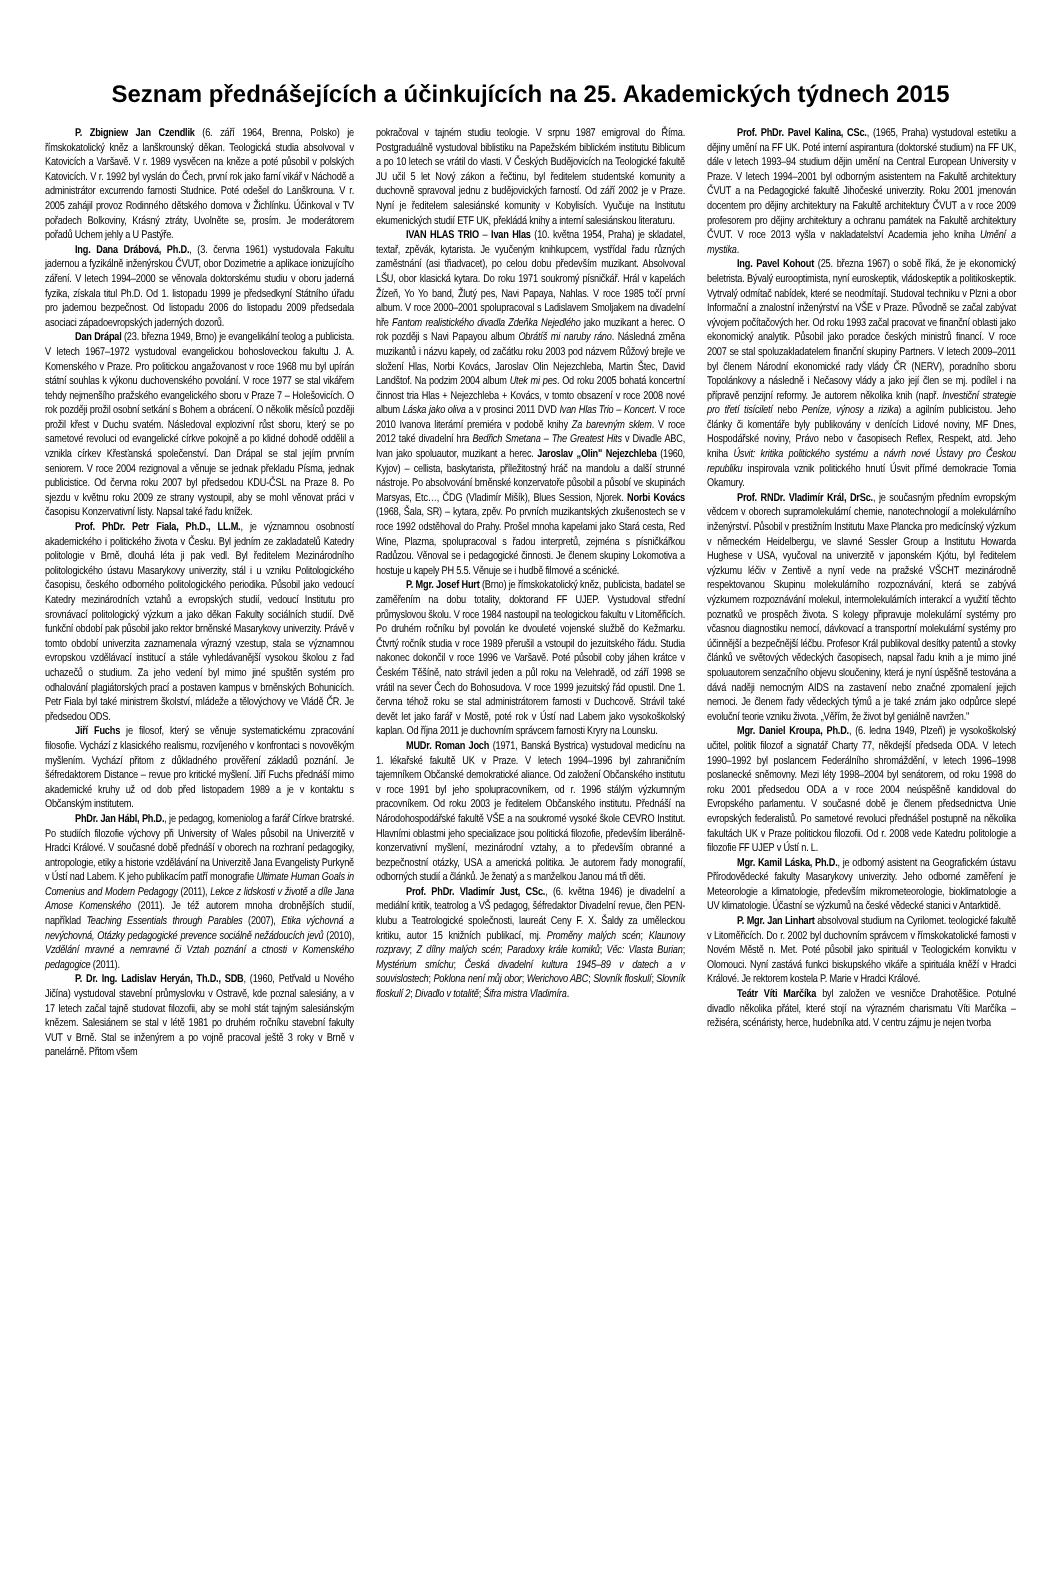Seznam přednášejících a účinkujících na 25. Akademických týdnech 2015
P. Zbigniew Jan Czendlik (6. září 1964, Brenna, Polsko) je římskokatolický kněz a lanškrounský děkan. Teologická studia absolvoval v Katovicích a Varšavě. V r. 1989 vysvěcen na kněze a poté působil v polských Katovicích. V r. 1992 byl vyslán do Čech, první rok jako farní vikář v Náchodě a administrátor excurrendo farnosti Studnice. Poté odešel do Lanškrouna. V r. 2005 zahájil provoz Rodinného dětského domova v Žichlínku. Účinkoval v TV pořadech Bolkoviny, Krásný ztráty, Uvolněte se, prosím. Je moderátorem pořadů Uchem jehly a U Pastýře.
Ing. Dana Drábová, Ph.D., (3. června 1961) vystudovala Fakultu jadernou a fyzikálně inženýrskou ČVUT, obor Dozimetrie a aplikace ionizujícího záření. V letech 1994–2000 se věnovala doktorskému studiu v oboru jaderná fyzika, získala titul Ph.D. Od 1. listopadu 1999 je předsedkyní Státního úřadu pro jadernou bezpečnost. Od listopadu 2006 do listopadu 2009 předsedala asociaci západoevropských jaderných dozorů.
Dan Drápal (23. března 1949, Brno) je evangelikální teolog a publicista. V letech 1967–1972 vystudoval evangelickou bohosloveckou fakultu J. A. Komenského v Praze. Pro politickou angažovanost v roce 1968 mu byl upírán státní souhlas k výkonu duchovenského povolání. V roce 1977 se stal vikářem tehdy nejmenšího pražského evangelického sboru v Praze 7 – Holešovicích. O rok později prožil osobní setkání s Bohem a obrácení. O několik měsíců později prožil křest v Duchu svatém. Následoval explozivní růst sboru, který se po sametové revoluci od evangelické církve pokojně a po klidné dohodě oddělil a vznikla církev Křesťanská společenství. Dan Drápal se stal jejím prvním seniorem. V roce 2004 rezignoval a věnuje se jednak překladu Písma, jednak publicistice. Od června roku 2007 byl předsedou KDU-ČSL na Praze 8. Po sjezdu v květnu roku 2009 ze strany vystoupil, aby se mohl věnovat práci v časopisu Konzervativní listy. Napsal také řadu knížek.
Prof. PhDr. Petr Fiala, Ph.D., LL.M., je významnou osobností akademického i politického života v Česku. Byl jedním ze zakladatelů Katedry politologie v Brně, dlouhá léta ji pak vedl. Byl ředitelem Mezinárodního politologického ústavu Masarykovy univerzity, stál i u vzniku Politologického časopisu, českého odborného politologického periodika. Působil jako vedoucí Katedry mezinárodních vztahů a evropských studií, vedoucí Institutu pro srovnávací politologický výzkum a jako děkan Fakulty sociálních studií. Dvě funkční období pak působil jako rektor brněnské Masarykovy univerzity. Právě v tomto období univerzita zaznamenala výrazný vzestup, stala se významnou evropskou vzdělávací institucí a stále vyhledávanější vysokou školou z řad uchazečů o studium. Za jeho vedení byl mimo jiné spuštěn systém pro odhalování plagiátorských prací a postaven kampus v brněnských Bohunicích. Petr Fiala byl také ministrem školství, mládeže a tělovýchovy ve Vládě ČR. Je předsedou ODS.
Jiří Fuchs je filosof, který se věnuje systematickému zpracování filosofie. Vychází z klasického realismu, rozvíjeného v konfrontaci s novověkým myšlením. Vychází přitom z důkladného prověření základů poznání. Je šéfredaktorem Distance – revue pro kritické myšlení. Jiří Fuchs přednáší mimo akademické kruhy už od dob před listopadem 1989 a je v kontaktu s Občanským institutem.
PhDr. Jan Hábl, Ph.D., je pedagog, komeniolog a farář Církve bratrské. Po studiích filozofie výchovy při University of Wales působil na Univerzitě v Hradci Králové. V současné době přednáší v oborech na rozhraní pedagogiky, antropologie, etiky a historie vzdělávání na Univerzitě Jana Evangelisty Purkyně v Ústí nad Labem. K jeho publikacím patří monografie Ultimate Human Goals in Comenius and Modern Pedagogy (2011), Lekce z lidskosti v životě a díle Jana Amose Komenského (2011). Je též autorem mnoha drobnějších studií, například Teaching Essentials through Parables (2007), Etika výchovná a nevýchovná, Otázky pedagogické prevence sociálně nežádoucích jevů (2010), Vzdělání mravné a nemravné či Vztah poznání a ctnosti v Komenského pedagogice (2011).
P. Dr. Ing. Ladislav Heryán, Th.D., SDB, (1960, Petřvald u Nového Jičína) vystudoval stavební průmyslovku v Ostravě, kde poznal salesiány, a v 17 letech začal tajně studovat filozofii, aby se mohl stát tajným salesiánským knězem. Salesiánem se stal v létě 1981 po druhém ročníku stavební fakulty VUT v Brně. Stal se inženýrem a po vojně pracoval ještě 3 roky v Brně v panelárně. Přitom všem
pokračoval v tajném studiu teologie. V srpnu 1987 emigroval do Říma. Postgraduálně vystudoval biblistiku na Papežském biblickém institutu Biblicum a po 10 letech se vrátil do vlasti. V Českých Budějovicích na Teologické fakultě JU učil 5 let Nový zákon a řečtinu, byl ředitelem studentské komunity a duchovně spravoval jednu z budějovických farností. Od září 2002 je v Praze. Nyní je ředitelem salesiánské komunity v Kobylisích. Vyučuje na Institutu ekumenických studií ETF UK, překládá knihy a interní salesiánskou literaturu.
IVAN HLAS TRIO – Ivan Hlas (10. května 1954, Praha) je skladatel, textař, zpěvák, kytarista. Je vyučeným knihkupcem, vystřídal řadu různých zaměstnání (asi třiadvacet), po celou dobu především muzikant. Absolvoval LŠU, obor klasická kytara. Do roku 1971 soukromý písničkář. Hrál v kapelách Žízeň, Yo Yo band, Žlutý pes, Navi Papaya, Nahlas. V roce 1985 točí první album. V roce 2000–2001 spolupracoval s Ladislavem Smoljakem na divadelní hře Fantom realistického divadla Zdeňka Nejedlého jako muzikant a herec. O rok později s Navi Papayou album Obrátíš mi naruby ráno. Následná změna muzikantů i názvu kapely, od začátku roku 2003 pod názvem Růžový brejle ve složení Hlas, Norbi Kovács, Jaroslav Olin Nejezchleba, Martin Štec, David Landštof. Na podzim 2004 album Utek mi pes. Od roku 2005 bohatá koncertní činnost tria Hlas + Nejezchleba + Kovács, v tomto obsazení v roce 2008 nové album Láska jako oliva a v prosinci 2011 DVD Ivan Hlas Trio – Koncert. V roce 2010 Ivanova literární premiéra v podobě knihy Za barevným sklem. V roce 2012 také divadelní hra Bedřich Smetana – The Greatest Hits v Divadle ABC, Ivan jako spoluautor, muzikant a herec. Jaroslav „Olin" Nejezchleba (1960, Kyjov) – cellista, baskytarista, příležitostný hráč na mandolu a další strunné nástroje. Po absolvování brněnské konzervatoře působil a působí ve skupinách Marsyas, Etc…, ČDG (Vladimír Mišík), Blues Session, Njorek. Norbi Kovács (1968, Šala, SR) – kytara, zpěv. Po prvních muzikantských zkušenostech se v roce 1992 odstěhoval do Prahy. Prošel mnoha kapelami jako Stará cesta, Red Wine, Plazma, spolupracoval s řadou interpretů, zejména s písničkářkou Radůzou. Věnoval se i pedagogické činnosti. Je členem skupiny Lokomotiva a hostuje u kapely PH 5.5. Věnuje se i hudbě filmové a scénické.
P. Mgr. Josef Hurt (Brno) je římskokatolický kněz, publicista, badatel se zaměřením na dobu totality, doktorand FF UJEP. Vystudoval střední průmyslovou školu. V roce 1984 nastoupil na teologickou fakultu v Litoměřicích. Po druhém ročníku byl povolán ke dvouleté vojenské službě do Kežmarku. Čtvrtý ročník studia v roce 1989 přerušil a vstoupil do jezuitského řádu. Studia nakonec dokončil v roce 1996 ve Varšavě. Poté působil coby jáhen krátce v Českém Těšíně, nato strávil jeden a půl roku na Velehradě, od září 1998 se vrátil na sever Čech do Bohosudova. V roce 1999 jezuitský řád opustil. Dne 1. června téhož roku se stal administrátorem farnosti v Duchcově. Strávil také devět let jako farář v Mostě, poté rok v Ústí nad Labem jako vysokoškolský kaplan. Od října 2011 je duchovním správcem farnosti Kryry na Lounsku.
MUDr. Roman Joch (1971, Banská Bystrica) vystudoval medicínu na 1. lékařské fakultě UK v Praze. V letech 1994–1996 byl zahraničním tajemníkem Občanské demokratické aliance. Od založení Občanského institutu v roce 1991 byl jeho spolupracovníkem, od r. 1996 stálým výzkumným pracovníkem. Od roku 2003 je ředitelem Občanského institutu. Přednáší na Národohospodářské fakultě VŠE a na soukromé vysoké škole CEVRO Institut. Hlavními oblastmi jeho specializace jsou politická filozofie, především liberálně-konzervativní myšlení, mezinárodní vztahy, a to především obranné a bezpečnostní otázky, USA a americká politika. Je autorem řady monografií, odborných studií a článků. Je ženatý a s manželkou Janou má tři děti.
Prof. PhDr. Vladimír Just, CSc., (6. května 1946) je divadelní a mediální kritik, teatrolog a VŠ pedagog, šéfredaktor Divadelní revue, člen PEN-klubu a Teatrologické společnosti, laureát Ceny F. X. Šaldy za uměleckou kritiku, autor 15 knižních publikací, mj. Proměny malých scén; Klaunovy rozpravy; Z dílny malých scén; Paradoxy krále komiků; Věc: Vlasta Burian; Mystérium smíchu; Česká divadelní kultura 1945–89 v datech a v souvislostech; Poklona není můj obor; Werichovo ABC; Slovník floskulí; Slovník floskulí 2; Divadlo v totalitě; Šifra mistra Vladimíra.
Prof. PhDr. Pavel Kalina, CSc., (1965, Praha) vystudoval estetiku a dějiny umění na FF UK. Poté interní aspirantura (doktorské studium) na FF UK, dále v letech 1993–94 studium dějin umění na Central European University v Praze. V letech 1994–2001 byl odborným asistentem na Fakultě architektury ČVUT a na Pedagogické fakultě Jihočeské univerzity. Roku 2001 jmenován docentem pro dějiny architektury na Fakultě architektury ČVUT a v roce 2009 profesorem pro dějiny architektury a ochranu památek na Fakultě architektury ČVUT. V roce 2013 vyšla v nakladatelství Academia jeho kniha Umění a mystika.
Ing. Pavel Kohout (25. března 1967) o sobě říká, že je ekonomický beletrista. Bývalý eurooptimista, nyní euroskeptik, vládoskeptik a politikoskeptik. Vytrvalý odmítač nabídek, které se neodmítají. Studoval techniku v Plzni a obor Informační a znalostní inženýrství na VŠE v Praze. Původně se začal zabývat vývojem počítačových her. Od roku 1993 začal pracovat ve finanční oblasti jako ekonomický analytik. Působil jako poradce českých ministrů financí. V roce 2007 se stal spoluzakladatelem finanční skupiny Partners. V letech 2009–2011 byl členem Národní ekonomické rady vlády ČR (NERV), poradního sboru Topolánkovy a následně i Nečasovy vlády a jako její člen se mj. podílel i na přípravě penzijní reformy. Je autorem několika knih (např. Investiční strategie pro třetí tisíciletí nebo Peníze, výnosy a rizika) a agilním publicistou. Jeho články či komentáře byly publikovány v denících Lidové noviny, MF Dnes, Hospodářské noviny, Právo nebo v časopisech Reflex, Respekt, atd. Jeho kniha Úsvit: kritika politického systému a návrh nové Ústavy pro Českou republiku inspirovala vznik politického hnutí Úsvit přímé demokracie Tomia Okamury.
Prof. RNDr. Vladimír Král, DrSc., je současným předním evropským vědcem v oborech supramolekulární chemie, nanotechnologií a molekulárního inženýrství. Působil v prestižním Institutu Maxe Plancka pro medicínský výzkum v německém Heidelbergu, ve slavné Sessler Group a Institutu Howarda Hughese v USA, vyučoval na univerzitě v japonském Kjótu, byl ředitelem výzkumu léčiv v Zentivě a nyní vede na pražské VŠCHT mezinárodně respektovanou Skupinu molekulárního rozpoznávání, která se zabývá výzkumem rozpoznávání molekul, intermolekulárních interakcí a využití těchto poznatků ve prospěch života. S kolegy připravuje molekulární systémy pro včasnou diagnostiku nemocí, dávkovací a transportní molekulární systémy pro účinnější a bezpečnější léčbu. Profesor Král publikoval desítky patentů a stovky článků ve světových vědeckých časopisech, napsal řadu knih a je mimo jiné spoluautorem senzačního objevu sloučeniny, která je nyní úspěšně testována a dává naději nemocným AIDS na zastavení nebo značné zpomalení jejich nemoci. Je členem řady vědeckých týmů a je také znám jako odpůrce slepé evoluční teorie vzniku života. „Věřím, že život byl geniálně navržen."
Mgr. Daniel Kroupa, Ph.D., (6. ledna 1949, Plzeň) je vysokoškolský učitel, politik filozof a signatář Charty 77, někdejší předseda ODA. V letech 1990–1992 byl poslancem Federálního shromáždění, v letech 1996–1998 poslanecké sněmovny. Mezi léty 1998–2004 byl senátorem, od roku 1998 do roku 2001 předsedou ODA a v roce 2004 neúspěšně kandidoval do Evropského parlamentu. V současné době je členem předsednictva Unie evropských federalistů. Po sametové revoluci přednášel postupně na několika fakultách UK v Praze politickou filozofii. Od r. 2008 vede Katedru politologie a filozofie FF UJEP v Ústí n. L.
Mgr. Kamil Láska, Ph.D., je odborný asistent na Geografickém ústavu Přírodovědecké fakulty Masarykovy univerzity. Jeho odborné zaměření je Meteorologie a klimatologie, především mikrometeorologie, bioklimatologie a UV klimatologie. Účastní se výzkumů na české vědecké stanici v Antarktidě.
P. Mgr. Jan Linhart absolvoval studium na Cyrilomet. teologické fakultě v Litoměřicích. Do r. 2002 byl duchovním správcem v římskokatolické farnosti v Novém Městě n. Met. Poté působil jako spirituál v Teologickém konviktu v Olomouci. Nyní zastává funkci biskupského vikáře a spirituála kněží v Hradci Králové. Je rektorem kostela P. Marie v Hradci Králové.
Teátr Víti Marčíka byl založen ve vesničce Drahotěšice. Potulné divadlo několika přátel, které stojí na výrazném charismatu Víti Marčíka – režiséra, scénáristy, herce, hudebníka atd. V centru zájmu je nejen tvorba